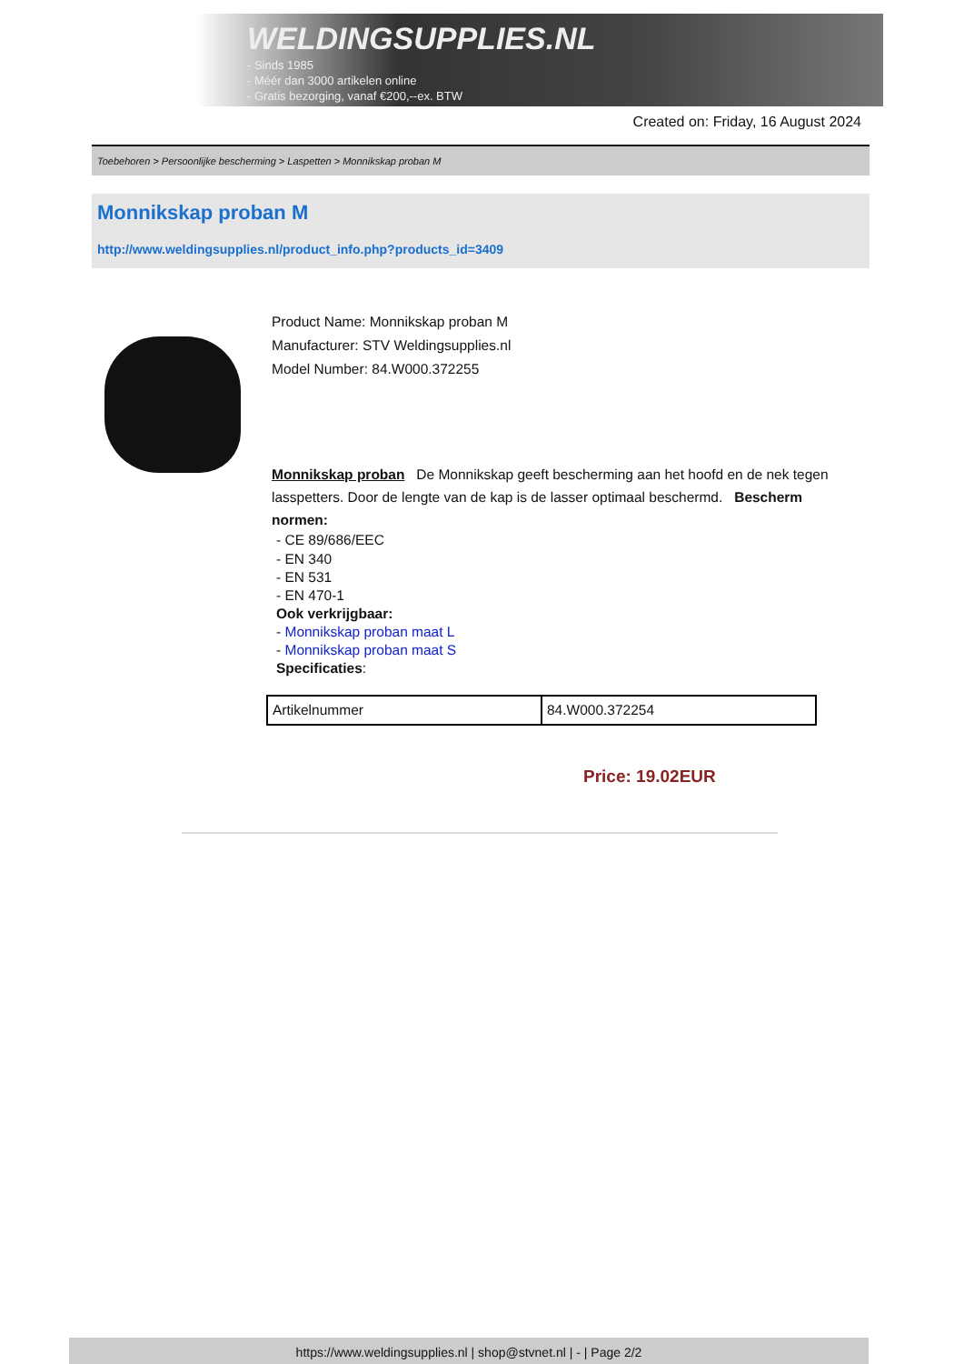WELDINGSUPPLIES.NL
- Sinds 1985
- Méér dan 3000 artikelen online
- Gratis bezorging, vanaf €200,--ex. BTW
Created on: Friday, 16 August 2024
Toebehoren > Persoonlijke bescherming > Laspetten > Monnikskap proban M
Monnikskap proban M
http://www.weldingsupplies.nl/product_info.php?products_id=3409
Product Name: Monnikskap proban M
Manufacturer: STV Weldingsupplies.nl
Model Number: 84.W000.372255
Monnikskap proban De Monnikskap geeft bescherming aan het hoofd en de nek tegen lasspetters. Door de lengte van de kap is de lasser optimaal beschermd. Bescherm normen:
- CE 89/686/EEC
- EN 340
- EN 531
- EN 470-1
Ook verkrijgbaar:
- Monnikskap proban maat L
- Monnikskap proban maat S
Specificaties:
| Artikelnummer | 84.W000.372254 |
Price: 19.02EUR
https://www.weldingsupplies.nl | shop@stvnet.nl | - | Page 2/2